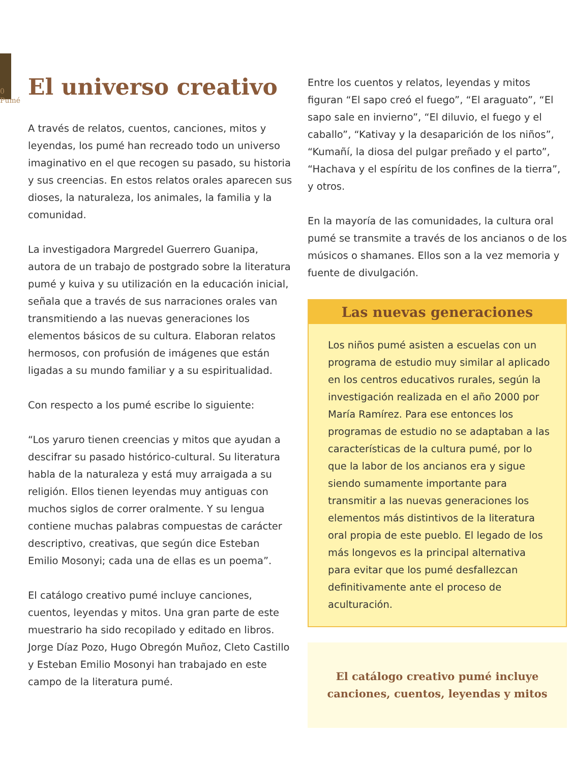0 Pumé
El universo creativo
A través de relatos, cuentos, canciones, mitos y leyendas, los pumé han recreado todo un universo imaginativo en el que recogen su pasado, su historia y sus creencias. En estos relatos orales aparecen sus dioses, la naturaleza, los animales, la familia y la comunidad.
La investigadora Margredel Guerrero Guanipa, autora de un trabajo de postgrado sobre la literatura pumé y kuiva y su utilización en la educación inicial, señala que a través de sus narraciones orales van transmitiendo a las nuevas generaciones los elementos básicos de su cultura. Elaboran relatos hermosos, con profusión de imágenes que están ligadas a su mundo familiar y a su espiritualidad.
Con respecto a los pumé escribe lo siguiente:
“Los yaruro tienen creencias y mitos que ayudan a descifrar su pasado histórico-cultural. Su literatura habla de la naturaleza y está muy arraigada a su religión. Ellos tienen leyendas muy antiguas con muchos siglos de correr oralmente. Y su lengua contiene muchas palabras compuestas de carácter descriptivo, creativas, que según dice Esteban Emilio Mosonyi; cada una de ellas es un poema”.
El catálogo creativo pumé incluye canciones, cuentos, leyendas y mitos. Una gran parte de este muestrario ha sido recopilado y editado en libros. Jorge Díaz Pozo, Hugo Obregón Muñoz, Cleto Castillo y Esteban Emilio Mosonyi han trabajado en este campo de la literatura pumé.
Entre los cuentos y relatos, leyendas y mitos figuran “El sapo creó el fuego”, “El araguato”, “El sapo sale en invierno”, “El diluvio, el fuego y el caballo”, “Kativay y la desaparición de los niños”, “Kumañí, la diosa del pulgar preñado y el parto”, “Hachava y el espíritu de los confines de la tierra”, y otros.
En la mayoría de las comunidades, la cultura oral pumé se transmite a través de los ancianos o de los músicos o shamanes. Ellos son a la vez memoria y fuente de divulgación.
Las nuevas generaciones
Los niños pumé asisten a escuelas con un programa de estudio muy similar al aplicado en los centros educativos rurales, según la investigación realizada en el año 2000 por María Ramírez. Para ese entonces los programas de estudio no se adaptaban a las características de la cultura pumé, por lo que la labor de los ancianos era y sigue siendo sumamente importante para transmitir a las nuevas generaciones los elementos más distintivos de la literatura oral propia de este pueblo. El legado de los más longevos es la principal alternativa para evitar que los pumé desfallezcan definitivamente ante el proceso de aculturación.
El catálogo creativo pumé incluye canciones, cuentos, leyendas y mitos